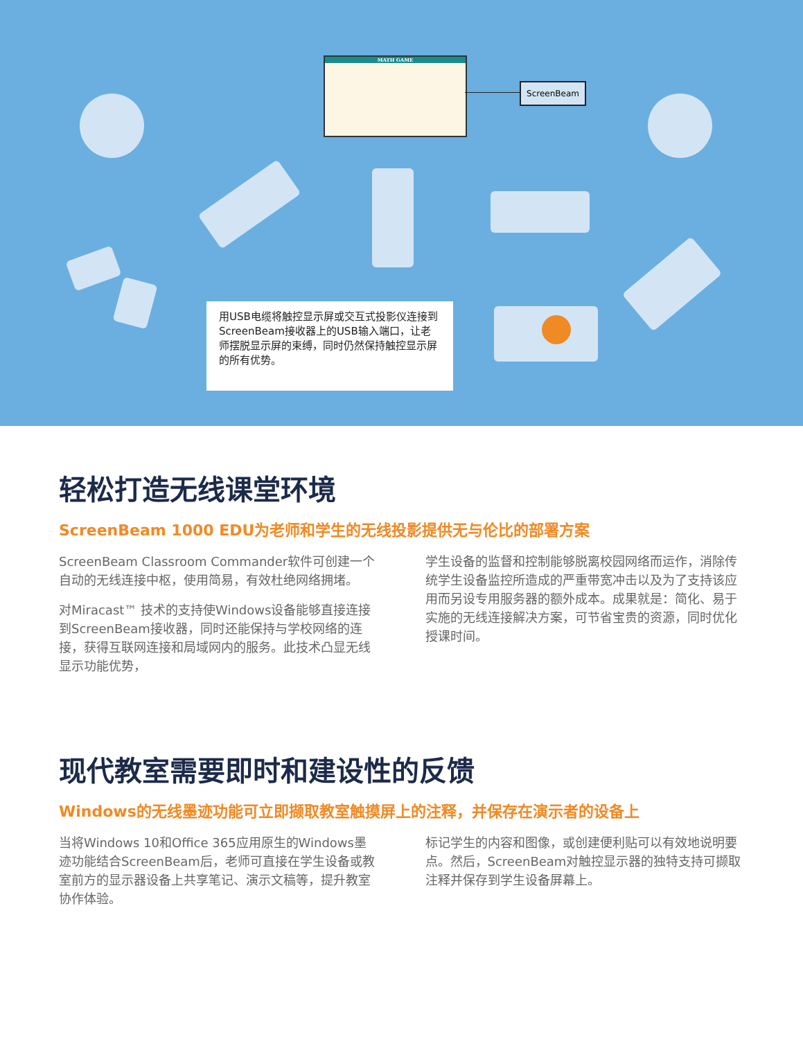MATH GAME
ScreenBeam
用USB电缆将触控显示屏或交互式投影仪连接到ScreenBeam接收器上的USB输入端口，让老师摆脱显示屏的束缚，同时仍然保持触控显示屏的所有优势。
轻松打造无线课堂环境
ScreenBeam 1000 EDU为老师和学生的无线投影提供无与伦比的部署方案
ScreenBeam Classroom Commander软件可创建一个自动的无线连接中枢，使用简易，有效杜绝网络拥堵。
对Miracast™ 技术的支持使Windows设备能够直接连接到ScreenBeam接收器，同时还能保持与学校网络的连接，获得互联网连接和局域网内的服务。此技术凸显无线显示功能优势，
学生设备的监督和控制能够脱离校园网络而运作，消除传统学生设备监控所造成的严重带宽冲击以及为了支持该应用而另设专用服务器的额外成本。成果就是：简化、易于实施的无线连接解决方案，可节省宝贵的资源，同时优化授课时间。
现代教室需要即时和建设性的反馈
Windows的无线墨迹功能可立即撷取教室触摸屏上的注释，并保存在演示者的设备上
当将Windows 10和Office 365应用原生的Windows墨迹功能结合ScreenBeam后，老师可直接在学生设备或教室前方的显示器设备上共享笔记、演示文稿等，提升教室协作体验。
标记学生的内容和图像，或创建便利贴可以有效地说明要点。然后，ScreenBeam对触控显示器的独特支持可撷取注释并保存到学生设备屏幕上。